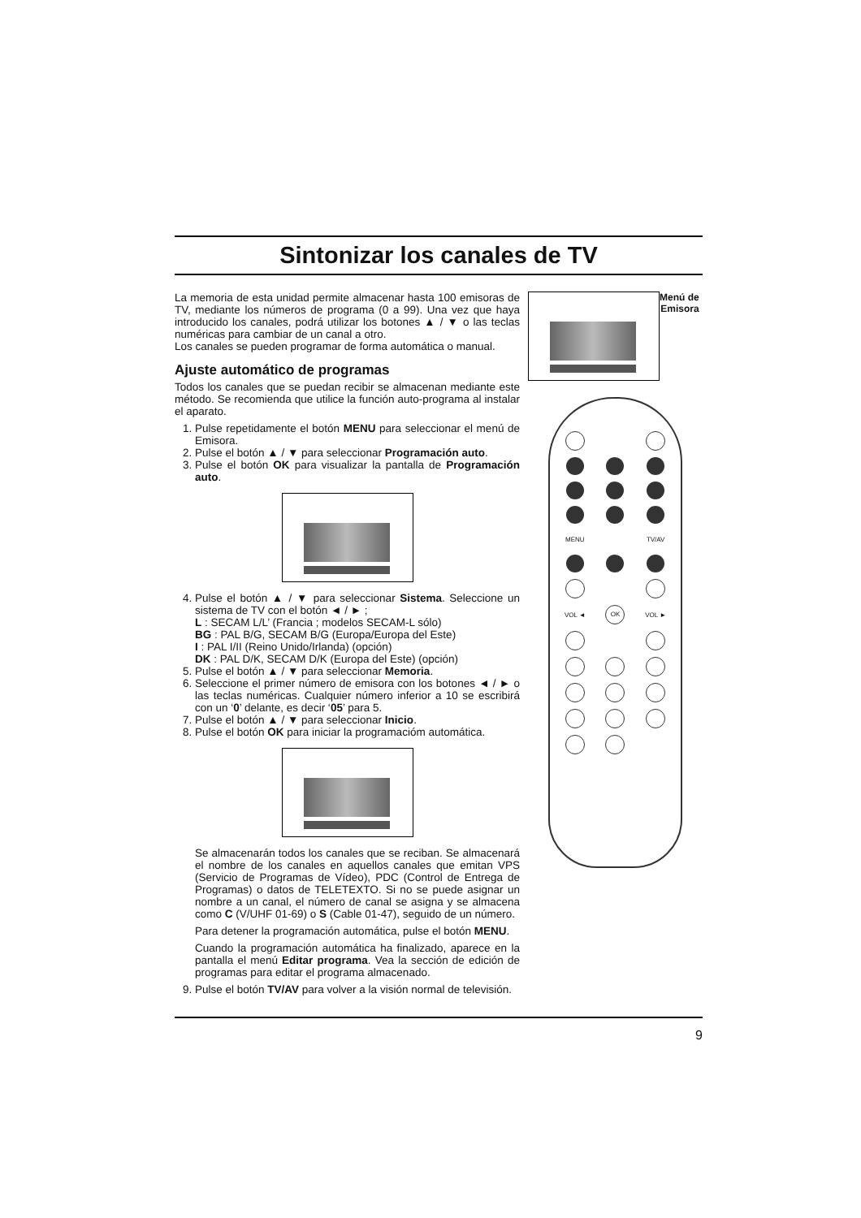Sintonizar los canales de TV
La memoria de esta unidad permite almacenar hasta 100 emisoras de TV, mediante los números de programa (0 a 99). Una vez que haya introducido los canales, podrá utilizar los botones ▲ / ▼ o las teclas numéricas para cambiar de un canal a otro.
Los canales se pueden programar de forma automática o manual.
Ajuste automático de programas
Todos los canales que se puedan recibir se almacenan mediante este método. Se recomienda que utilice la función auto-programa al instalar el aparato.
1. Pulse repetidamente el botón MENU para seleccionar el menú de Emisora.
2. Pulse el botón ▲ / ▼ para seleccionar Programación auto.
3. Pulse el botón OK para visualizar la pantalla de Programación auto.
4. Pulse el botón ▲ / ▼ para seleccionar Sistema. Seleccione un sistema de TV con el botón ◄ / ► ;
L : SECAM L/L’ (Francia ; modelos SECAM-L sólo)
BG : PAL B/G, SECAM B/G (Europa/Europa del Este)
I : PAL I/II (Reino Unido/Irlanda) (opción)
DK : PAL D/K, SECAM D/K (Europa del Este) (opción)
5. Pulse el botón ▲ / ▼ para seleccionar Memoria.
6. Seleccione el primer número de emisora con los botones ◄ / ► o las teclas numéricas. Cualquier número inferior a 10 se escribirá con un ‘0’ delante, es decir ‘05’ para 5.
7. Pulse el botón ▲ / ▼ para seleccionar Inicio.
8. Pulse el botón OK para iniciar la programacióm automática.
Se almacenarán todos los canales que se reciban. Se almacenará el nombre de los canales en aquellos canales que emitan VPS (Servicio de Programas de Vídeo), PDC (Control de Entrega de Programas) o datos de TELETEXTO. Si no se puede asignar un nombre a un canal, el número de canal se asigna y se almacena como C (V/UHF 01-69) o S (Cable 01-47), seguido de un número.
Para detener la programación automática, pulse el botón MENU.
Cuando la programación automática ha finalizado, aparece en la pantalla el menú Editar programa. Vea la sección de edición de programas para editar el programa almacenado.
9. Pulse el botón TV/AV para volver a la visión normal de televisión.
Menú de
Emisora
MENU TV/AV VOL ◄ OK VOL ►
9